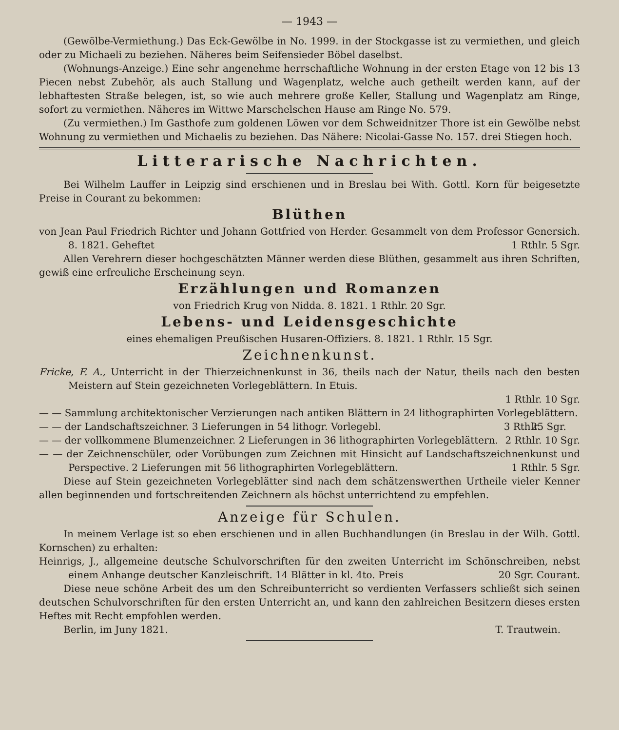— 1943 —
(Gewölbe-Vermiethung.) Das Eck-Gewölbe in No. 1999. in der Stockgasse ist zu vermiethen, und gleich oder zu Michaeli zu beziehen. Näheres beim Seifensieder Böbel daselbst.
(Wohnungs-Anzeige.) Eine sehr angenehme herrschaftliche Wohnung in der ersten Etage von 12 bis 13 Piecen nebst Zubehör, als auch Stallung und Wagenplatz, welche auch getheilt werden kann, auf der lebhaftesten Straße belegen, ist, so wie auch mehrere große Keller, Stallung und Wagenplatz am Ringe, sofort zu vermiethen. Näheres im Wittwe Marschelschen Hause am Ringe No. 579.
(Zu vermiethen.) Im Gasthofe zum goldenen Löwen vor dem Schweidnitzer Thore ist ein Gewölbe nebst Wohnung zu vermiethen und Michaelis zu beziehen. Das Nähere: Nicolai-Gasse No. 157. drei Stiegen hoch.
Litterarische Nachrichten.
Bei Wilhelm Lauffer in Leipzig sind erschienen und in Breslau bei With. Gottl. Korn für beigesetzte Preise in Courant zu bekommen:
Blüthen
von Jean Paul Friedrich Richter und Johann Gottfried von Herder. Gesammelt von dem Professor Genersich. 8. 1821. Geheftet 1 Rthlr. 5 Sgr.
Allen Verehrern dieser hochgeschätzten Männer werden diese Blüthen, gesammelt aus ihren Schriften, gewiß eine erfreuliche Erscheinung seyn.
Erzählungen und Romanzen
von Friedrich Krug von Nidda. 8. 1821. 1 Rthlr. 20 Sgr.
Lebens- und Leidensgeschichte
eines ehemaligen Preußischen Husaren-Offiziers. 8. 1821. 1 Rthlr. 15 Sgr.
Zeichnenkunst.
Fricke, F. A., Unterricht in der Thierzeichnenkunst in 36, theils nach der Natur, theils nach den besten Meistern auf Stein gezeichneten Vorlegeblättern. In Etuis.
1 Rthlr. 10 Sgr.
— — Sammlung architektonischer Verzierungen nach antiken Blättern in 24 lithographirten Vorlegeblättern. 25 Sgr.
— — der Landschaftszeichner. 3 Lieferungen in 54 lithogr. Vorlegebl. 3 Rthlr.
— — der vollkommene Blumenzeichner. 2 Lieferungen in 36 lithographirten Vorlegeblättern. 2 Rthlr. 10 Sgr.
— — der Zeichnenschüler, oder Vorübungen zum Zeichnen mit Hinsicht auf Landschaftszeichnenkunst und Perspective. 2 Lieferungen mit 56 lithographirten Vorlegeblättern. 1 Rthlr. 5 Sgr.
Diese auf Stein gezeichneten Vorlegeblätter sind nach dem schätzenswerthen Urtheile vieler Kenner allen beginnenden und fortschreitenden Zeichnern als höchst unterrichtend zu empfehlen.
Anzeige für Schulen.
In meinem Verlage ist so eben erschienen und in allen Buchhandlungen (in Breslau in der Wilh. Gottl. Kornschen) zu erhalten:
Heinrigs, J., allgemeine deutsche Schulvorschriften für den zweiten Unterricht im Schönschreiben, nebst einem Anhange deutscher Kanzleischrift. 14 Blätter in kl. 4to. Preis 20 Sgr. Courant.
Diese neue schöne Arbeit des um den Schreibunterricht so verdienten Verfassers schließt sich seinen deutschen Schulvorschriften für den ersten Unterricht an, und kann den zahlreichen Besitzern dieses ersten Heftes mit Recht empfohlen werden.
Berlin, im Juny 1821. T. Trautwein.